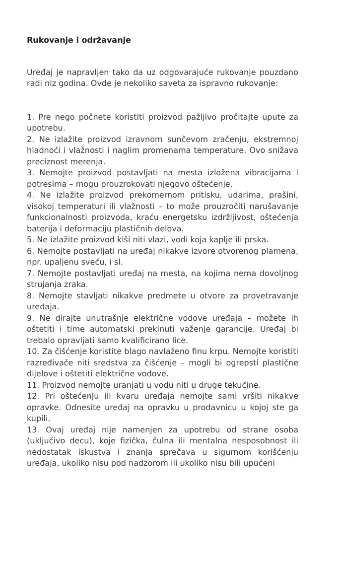Rukovanje i održavanje
Uređaj je napravljen tako da uz odgovarajuće rukovanje pouzdano radi niz godina. Ovde je nekoliko saveta za ispravno rukovanje:
1. Pre nego počnete koristiti proizvod pažljivo pročitajte upute za upotrebu.
2. Ne izlažite proizvod izravnom sunčevom zračenju, ekstremnoj hladnoći i vlažnosti i naglim promenama temperature. Ovo snižava preciznost merenja.
3. Nemojte proizvod postavljati na mesta izložena vibracijama i potresima – mogu prouzrokovati njegovo oštećenje.
4. Ne izlažite proizvod prekomernom pritisku, udarima, prašini, visokoj temperaturi ili vlažnosti – to može prouzročiti narušavanje funkcionalnosti proizvoda, kraću energetsku izdržljivost, oštećenja baterija i deformaciju plastičnih delova.
5. Ne izlažite proizvod kiši niti vlazi, vodi koja kaplje ili prska.
6. Nemojte postavljati na uređaj nikakve izvore otvorenog plamena, npr. upaljenu sveću, i sl.
7. Nemojte postavljati uređaj na mesta, na kojima nema dovoljnog strujanja zraka.
8. Nemojte stavljati nikakve predmete u otvore za provetravanje uređaja.
9. Ne dirajte unutrašnje električne vodove uređaja – možete ih oštetiti i time automatski prekinuti važenje garancije. Uređaj bi trebalo opravljati samo kvalificirano lice.
10. Za čišćenje koristite blago navlaženo finu krpu. Nemojte koristiti razređivače niti sredstva za čišćenje – mogli bi ogrepsti plastične dijelove i oštetiti električne vodove.
11. Proizvod nemojte uranjati u vodu niti u druge tekućine.
12. Pri oštećenju ili kvaru uređaja nemojte sami vršiti nikakve opravke. Odnesite uređaj na opravku u prodavnicu u kojoj ste ga kupili.
13. Ovaj uređaj nije namenjen za upotrebu od strane osoba (uključivo decu), koje fizička, čulna ili mentalna nesposobnost ili nedostatak iskustva i znanja sprečava u sigurnom korišćenju uređaja, ukoliko nisu pod nadzorom ili ukoliko nisu bili upućeni